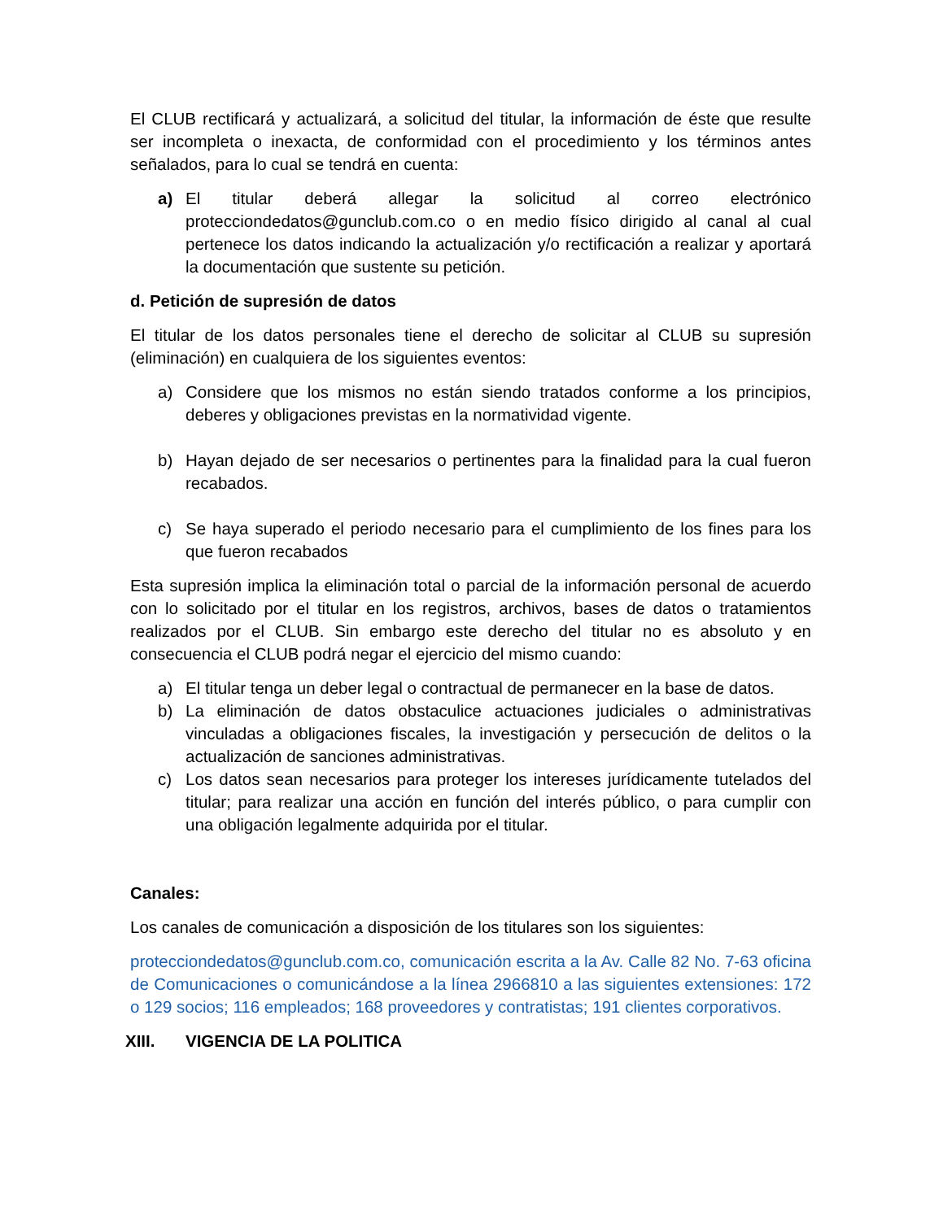El CLUB rectificará y actualizará, a solicitud del titular, la información de éste que resulte ser incompleta o inexacta, de conformidad con el procedimiento y los términos antes señalados, para lo cual se tendrá en cuenta:
a) El titular deberá allegar la solicitud al correo electrónico protecciondedatos@gunclub.com.co o en medio físico dirigido al canal al cual pertenece los datos indicando la actualización y/o rectificación a realizar y aportará la documentación que sustente su petición.
d. Petición de supresión de datos
El titular de los datos personales tiene el derecho de solicitar al CLUB su supresión (eliminación) en cualquiera de los siguientes eventos:
a) Considere que los mismos no están siendo tratados conforme a los principios, deberes y obligaciones previstas en la normatividad vigente.
b) Hayan dejado de ser necesarios o pertinentes para la finalidad para la cual fueron recabados.
c) Se haya superado el periodo necesario para el cumplimiento de los fines para los que fueron recabados
Esta supresión implica la eliminación total o parcial de la información personal de acuerdo con lo solicitado por el titular en los registros, archivos, bases de datos o tratamientos realizados por el CLUB. Sin embargo este derecho del titular no es absoluto y en consecuencia el CLUB podrá negar el ejercicio del mismo cuando:
a) El titular tenga un deber legal o contractual de permanecer en la base de datos.
b) La eliminación de datos obstaculice actuaciones judiciales o administrativas vinculadas a obligaciones fiscales, la investigación y persecución de delitos o la actualización de sanciones administrativas.
c) Los datos sean necesarios para proteger los intereses jurídicamente tutelados del titular; para realizar una acción en función del interés público, o para cumplir con una obligación legalmente adquirida por el titular.
Canales:
Los canales de comunicación a disposición de los titulares son los siguientes:
protecciondedatos@gunclub.com.co, comunicación escrita a la Av. Calle 82 No. 7-63 oficina de Comunicaciones o comunicándose a la línea 2966810 a las siguientes extensiones: 172 o 129 socios; 116 empleados; 168 proveedores y contratistas; 191 clientes corporativos.
XIII. VIGENCIA DE LA POLITICA